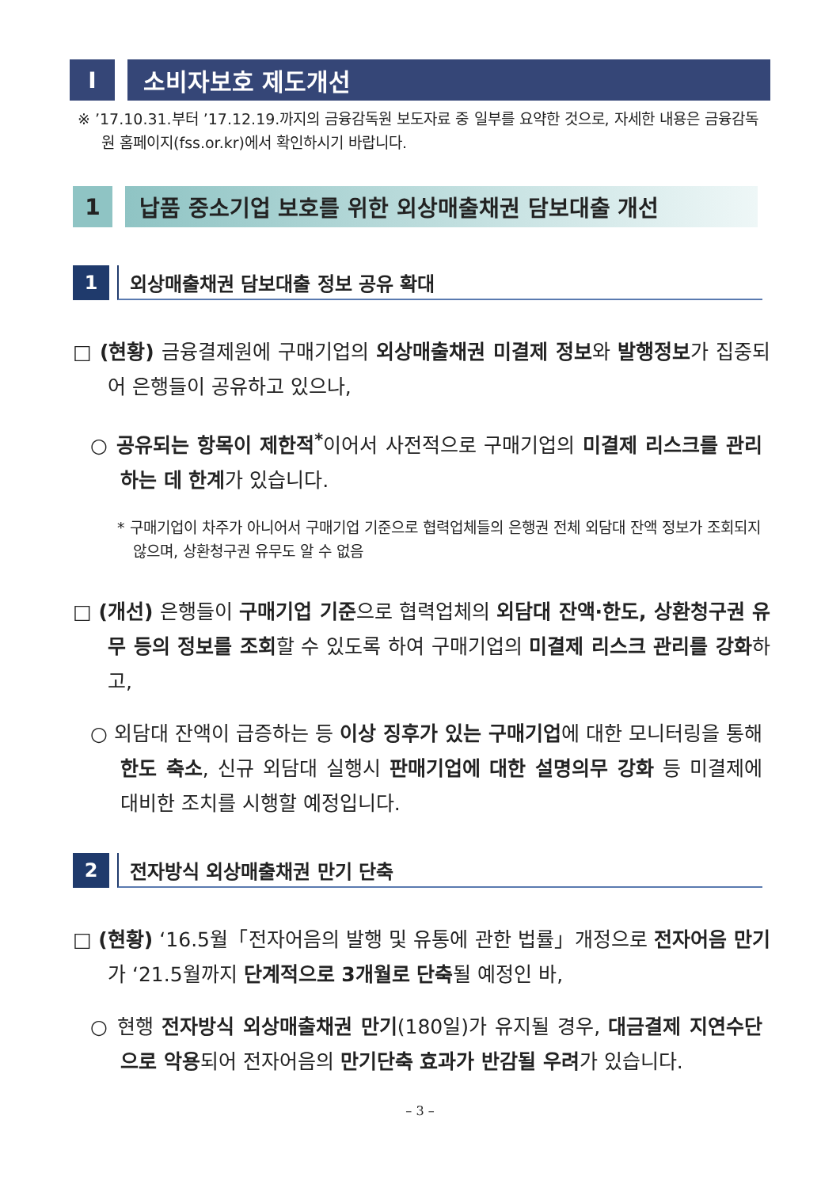Ⅰ 소비자보호 제도개선
※ ’17.10.31.부터 ’17.12.19.까지의 금융감독원 보도자료 중 일부를 요약한 것으로, 자세한 내용은 금융감독원 홈페이지(fss.or.kr)에서 확인하시기 바랍니다.
1 납품 중소기업 보호를 위한 외상매출채권 담보대출 개선
1 외상매출채권 담보대출 정보 공유 확대
□ (현황) 금융결제원에 구매기업의 외상매출채권 미결제 정보와 발행정보가 집중되어 은행들이 공유하고 있으나,
○ 공유되는 항목이 제한적<sup>*</sup>이어서 사전적으로 구매기업의 미결제 리스크를 관리하는 데 한계가 있습니다.
* 구매기업이 차주가 아니어서 구매기업 기준으로 협력업체들의 은행권 전체 외담대 잔액 정보가 조회되지 않으며, 상환청구권 유무도 알 수 없음
□ (개선) 은행들이 구매기업 기준으로 협력업체의 외담대 잔액·한도, 상환청구권 유무 등의 정보를 조회할 수 있도록 하여 구매기업의 미결제 리스크 관리를 강화하고,
○ 외담대 잔액이 급증하는 등 이상 징후가 있는 구매기업에 대한 모니터링을 통해 한도 축소, 신규 외담대 실행시 판매기업에 대한 설명의무 강화 등 미결제에 대비한 조치를 시행할 예정입니다.
2 전자방식 외상매출채권 만기 단축
□ (현황) ‘16.5월「전자어음의 발행 및 유통에 관한 법률」개정으로 전자어음 만기가 ‘21.5월까지 단계적으로 3개월로 단축될 예정인 바,
○ 현행 전자방식 외상매출채권 만기(180일)가 유지될 경우, 대금결제 지연수단으로 악용되어 전자어음의 만기단축 효과가 반감될 우려가 있습니다.
– 3 –